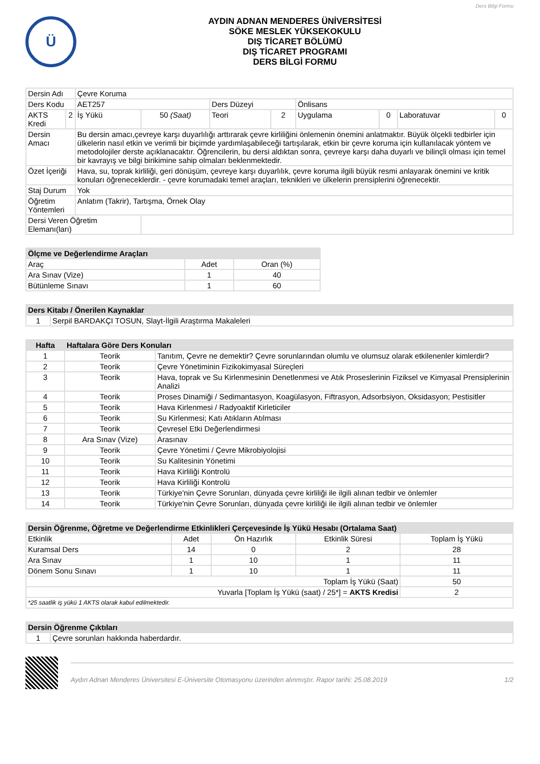Ders Bilgi Formu
Ü
AYDIN ADNAN MENDERES ÜNİVERSİTESİ
SÖKE MESLEK YÜKSEKOKULU
DIŞ TİCARET BÖLÜMÜ
DIŞ TİCARET PROGRAMI
DERS BİLGİ FORMU
| Dersin Adı | | Çevre Koruma | | | | | | | |
| Ders Kodu | | AET257 | | Ders Düzeyi | | Önlisans | | | |
| AKTS Kredi | 2 | İş Yükü | 50 (Saat) | Teori | 2 | Uygulama | 0 | Laboratuvar | 0 |
| Dersin Amacı | | Bu dersin amacı,çevreye karşı duyarlılığı arttırarak çevre kirliliğini önlemenin önemini anlatmaktır. Büyük ölçekli tedbirler için ülkelerin nasıl etkin ve verimli bir biçimde yardımlaşabileceği tartışılarak, etkin bir çevre koruma için kullanılacak yöntem ve metodolojiler derste açıklanacaktır. Öğrencilerin, bu dersi aldıktan sonra, çevreye karşı daha duyarlı ve bilinçli olması için temel bir kavrayış ve bilgi birikimine sahip olmaları beklenmektedir. | | | | | | | |
| Özet İçeriği | | Hava, su, toprak kirliliği, geri dönüşüm, çevreye karşı duyarlılık, çevre koruma ilgili büyük resmi anlayarak önemini ve kritik konuları öğreneceklerdir. - çevre korumadaki temel araçları, teknikleri ve ülkelerin prensiplerini öğrenecektir. | | | | | | | |
| Staj Durum | | Yok | | | | | | | |
| Öğretim Yöntemleri | | Anlatım (Takrir), Tartışma, Örnek Olay | | | | | | | |
| Dersi Veren Öğretim Elemanı(ları) | | | | | | | | | |
| Ölçme ve Değerlendirme Araçları | | |
| Araç | Adet | Oran (%) |
| Ara Sınav (Vize) | 1 | 40 |
| Bütünleme Sınavı | 1 | 60 |
| Ders Kitabı / Önerilen Kaynaklar | |
| 1 | Serpil BARDAKÇI TOSUN, Slayt-İlgili Araştırma Makaleleri |
| Hafta | Haftalara Göre Ders Konuları | |
| --- | --- | --- |
| 1 | Teorik | Tanıtım, Çevre ne demektir? Çevre sorunlarından olumlu ve olumsuz olarak etkilenenler kimlerdir? |
| 2 | Teorik | Çevre Yönetiminin Fizikokimyasal Süreçleri |
| 3 | Teorik | Hava, toprak ve Su Kirlenmesinin Denetlenmesi ve Atık Proseslerinin Fiziksel ve Kimyasal Prensiplerinin Analizi |
| 4 | Teorik | Proses Dinamiği / Sedimantasyon, Koagülasyon, Fiftrasyon, Adsorbsiyon, Oksidasyon; Pestisitler |
| 5 | Teorik | Hava Kirlenmesi / Radyoaktif Kirleticiler |
| 6 | Teorik | Su Kirlenmesi; Katı Atıkların Atılması |
| 7 | Teorik | Çevresel Etki Değerlendirmesi |
| 8 | Ara Sınav (Vize) | Arasınav |
| 9 | Teorik | Çevre Yönetimi / Çevre Mikrobiyolojisi |
| 10 | Teorik | Su Kalitesinin Yönetimi |
| 11 | Teorik | Hava Kirliliği Kontrolü |
| 12 | Teorik | Hava Kirliliği Kontrolü |
| 13 | Teorik | Türkiye'nin Çevre Sorunları, dünyada çevre kirliliği ile ilgili alınan tedbir ve önlemler |
| 14 | Teorik | Türkiye'nin Çevre Sorunları, dünyada çevre kirliliği ile ilgili alınan tedbir ve önlemler |
| Dersin Öğrenme, Öğretme ve Değerlendirme Etkinlikleri Çerçevesinde İş Yükü Hesabı (Ortalama Saat) | | | | |
| Etkinlik | Adet | Ön Hazırlık | Etkinlik Süresi | Toplam İş Yükü |
| Kuramsal Ders | 14 | 0 | 2 | 28 |
| Ara Sınav | 1 | 10 | 1 | 11 |
| Dönem Sonu Sınavı | 1 | 10 | 1 | 11 |
| Toplam İş Yükü (Saat) | | | | 50 |
| Yuvarla [Toplam İş Yükü (saat) / 25*] = AKTS Kredisi | | | | 2 |
| *25 saatlik iş yükü 1 AKTS olarak kabul edilmektedir. | | | | |
| Dersin Öğrenme Çıktıları | |
| 1 | Çevre sorunları hakkında haberdardır. |
Aydın Adnan Menderes Üniversitesi E-Üniversite Otomasyonu üzerinden alınmıştır. Rapor tarihi: 25.08.2019 1/2